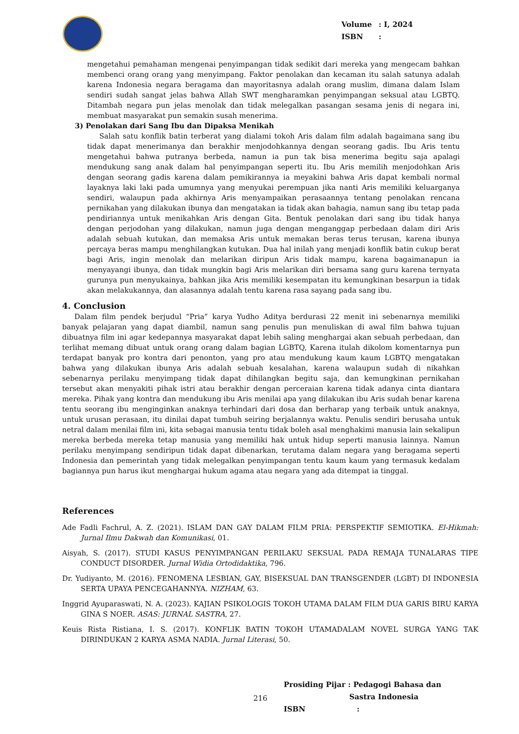Volume: I, 2024
ISBN:
mengetahui pemahaman mengenai penyimpangan tidak sedikit dari mereka yang mengecam bahkan membenci orang orang yang menyimpang. Faktor penolakan dan kecaman itu salah satunya adalah karena Indonesia negara beragama dan mayoritasnya adalah orang muslim, dimana dalam Islam sendiri sudah sangat jelas bahwa Allah SWT mengharamkan penyimpangan seksual atau LGBTQ. Ditambah negara pun jelas menolak dan tidak melegalkan pasangan sesama jenis di negara ini, membuat masyarakat pun semakin susah menerima.
3) Penolakan dari Sang Ibu dan Dipaksa Menikah
Salah satu konflik batin terberat yang dialami tokoh Aris dalam film adalah bagaimana sang ibu tidak dapat menerimanya dan berakhir menjodohkannya dengan seorang gadis. Ibu Aris tentu mengetahui bahwa putranya berbeda, namun ia pun tak bisa menerima begitu saja apalagi mendukung sang anak dalam hal penyimpangan seperti itu. Ibu Aris memilih menjodohkan Aris dengan seorang gadis karena dalam pemikirannya ia meyakini bahwa Aris dapat kembali normal layaknya laki laki pada umumnya yang menyukai perempuan jika nanti Aris memiliki keluarganya sendiri, walaupun pada akhirnya Aris menyampaikan perasaannya tentang penolakan rencana pernikahan yang dilakukan ibunya dan mengatakan ia tidak akan bahagia, namun sang ibu tetap pada pendiriannya untuk menikahkan Aris dengan Gita. Bentuk penolakan dari sang ibu tidak hanya dengan perjodohan yang dilakukan, namun juga dengan menganggap perbedaan dalam diri Aris adalah sebuah kutukan, dan memaksa Aris untuk memakan beras terus terusan, karena ibunya percaya beras mampu menghilangkan kutukan. Dua hal inilah yang menjadi konflik batin cukup berat bagi Aris, ingin menolak dan melarikan diripun Aris tidak mampu, karena bagaimanapun ia menyayangi ibunya, dan tidak mungkin bagi Aris melarikan diri bersama sang guru karena ternyata gurunya pun menyukainya, bahkan jika Aris memiliki kesempatan itu kemungkinan besarpun ia tidak akan melakukannya, dan alasannya adalah tentu karena rasa sayang pada sang ibu.
4. Conclusion
Dalam film pendek berjudul “Pria” karya Yudho Aditya berdurasi 22 menit ini sebenarnya memiliki banyak pelajaran yang dapat diambil, namun sang penulis pun menuliskan di awal film bahwa tujuan dibuatnya film ini agar kedepannya masyarakat dapat lebih saling menghargai akan sebuah perbedaan, dan terlihat memang dibuat untuk orang orang dalam bagian LGBTQ, Karena itulah dikolom komentarnya pun terdapat banyak pro kontra dari penonton, yang pro atau mendukung kaum kaum LGBTQ mengatakan bahwa yang dilakukan ibunya Aris adalah sebuah kesalahan, karena walaupun sudah di nikahkan sebenarnya perilaku menyimpang tidak dapat dihilangkan begitu saja, dan kemungkinan pernikahan tersebut akan menyakiti pihak istri atau berakhir dengan perceraian karena tidak adanya cinta diantara mereka. Pihak yang kontra dan mendukung ibu Aris menilai apa yang dilakukan ibu Aris sudah benar karena tentu seorang ibu menginginkan anaknya terhindari dari dosa dan berharap yang terbaik untuk anaknya, untuk urusan perasaan, itu dinilai dapat tumbuh seiring berjalannya waktu. Penulis sendiri berusaha untuk netral dalam menilai film ini, kita sebagai manusia tentu tidak boleh asal menghakimi manusia lain sekalipun mereka berbeda mereka tetap manusia yang memiliki hak untuk hidup seperti manusia lainnya. Namun perilaku menyimpang sendiripun tidak dapat dibenarkan, terutama dalam negara yang beragama seperti Indonesia dan pemerintah yang tidak melegalkan penyimpangan tentu kaum kaum yang termasuk kedalam bagiannya pun harus ikut menghargai hukum agama atau negara yang ada ditempat ia tinggal.
References
Ade Fadli Fachrul, A. Z. (2021). ISLAM DAN GAY DALAM FILM PRIA: PERSPEKTIF SEMIOTIKA. El-Hikmah: Jurnal Ilmu Dakwah dan Komunikasi, 01.
Aisyah, S. (2017). STUDI KASUS PENYIMPANGAN PERILAKU SEKSUAL PADA REMAJA TUNALARAS TIPE CONDUCT DISORDER. Jurnal Widia Ortodidaktika, 796.
Dr. Yudiyanto, M. (2016). FENOMENA LESBIAN, GAY, BISEKSUAL DAN TRANSGENDER (LGBT) DI INDONESIA SERTA UPAYA PENCEGAHANNYA. NIZHAM, 63.
Inggrid Ayuparaswati, N. A. (2023). KAJIAN PSIKOLOGIS TOKOH UTAMA DALAM FILM DUA GARIS BIRU KARYA GINA S NOER. ASAS: JURNAL SASTRA, 27.
Keuis Rista Ristiana, I. S. (2017). KONFLIK BATIN TOKOH UTAMADALAM NOVEL SURGA YANG TAK DIRINDUKAN 2 KARYA ASMA NADIA. Jurnal Literasi, 50.
216
Prosiding Pijar : Pedagogi Bahasa dan
Sastra Indonesia
ISBN :